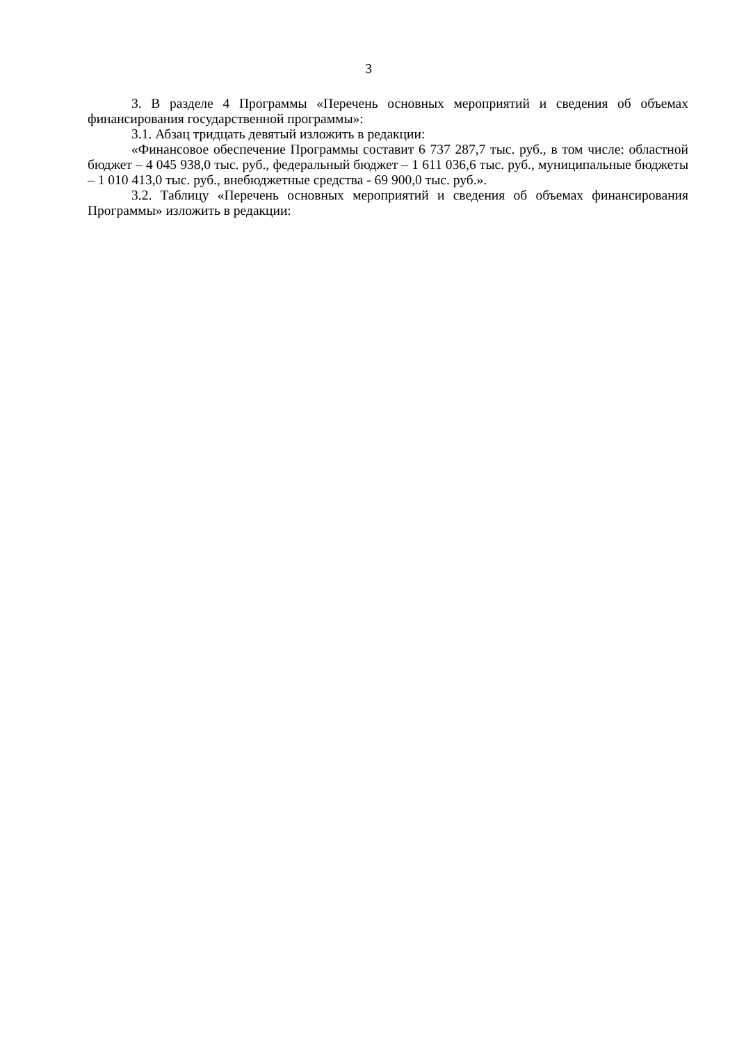3
3. В разделе 4 Программы «Перечень основных мероприятий и сведения об объемах финансирования государственной программы»:
3.1. Абзац тридцать девятый изложить в редакции:
«Финансовое обеспечение Программы составит 6 737 287,7 тыс. руб., в том числе: областной бюджет – 4 045 938,0 тыс. руб., федеральный бюджет – 1 611 036,6 тыс. руб., муниципальные бюджеты – 1 010 413,0 тыс. руб., внебюджетные средства - 69 900,0 тыс. руб.».
3.2. Таблицу «Перечень основных мероприятий и сведения об объемах финансирования Программы» изложить в редакции: